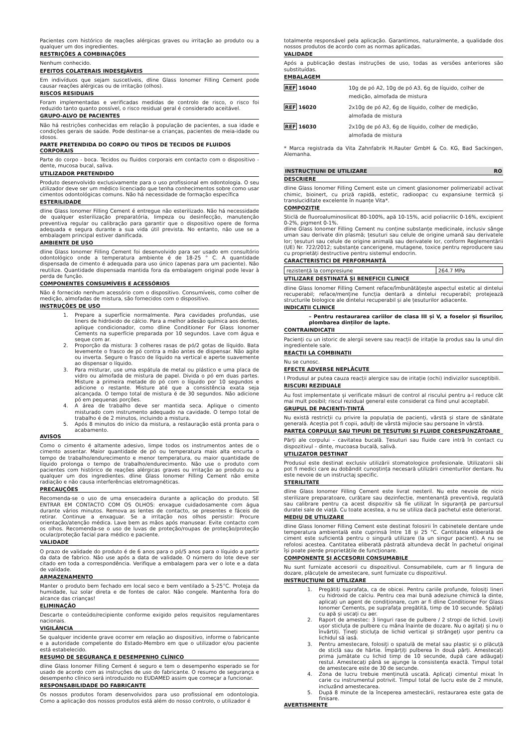Pacientes com histórico de reações alérgicas graves ou irritação ao produto ou a qualquer um dos ingredientes.
RESTRIÇÕES A COMBINAÇÕES
Nenhum conhecido.
EFEITOS COLATERAIS INDESEJÁVEIS
Em indivíduos que sejam suscetíveis, dline Glass Ionomer Filling Cement pode causar reações alérgicas ou de irritação (olhos).
RISCOS RESIDUAIS
Foram implementadas e verificadas medidas de controlo de risco, o risco foi reduzido tanto quanto possível, o risco residual geral é considerado aceitável.
GRUPO-ALVO DE PACIENTES
Não há restrições conhecidas em relação à população de pacientes, a sua idade e condições gerais de saúde. Pode destinar-se a crianças, pacientes de meia-idade ou idosos.
PARTE PRETENDIDA DO CORPO OU TIPOS DE TECIDOS DE FLUIDOS CORPORAIS
Parte do corpo - boca. Tecidos ou fluidos corporais em contacto com o dispositivo - dente, mucosa bucal, saliva.
UTILIZADOR PRETENDIDO
Produto desenvolvido exclusivamente para o uso profissional em odontologia. O seu utilizador deve ser um médico licenciado que tenha conhecimentos sobre como usar cimentos odontológicas comuns. Não há necessidade de formação específica
ESTERILIDADE
dline Glass Ionomer Filling Cement é entregue não esterilizado. Não há necessidade de qualquer esterilização preparatória, limpeza ou desinfecção, manutenção preventiva regular ou calibração para garantir que o dispositivo opere de forma adequada e segura durante a sua vida útil prevista. No entanto, não use se a embalagem principal estiver danificada.
AMBIENTE DE USO
dline Glass Ionomer Filling Cement foi desenvolvido para ser usado em consultório odontológico onde a temperatura ambiente é de 18-25 ° C. A quantidade dispensada de cimento é adequada para uso único (apenas para um paciente). Não reutilize. Quantidade dispensada mantida fora da embalagem original pode levar à perda de função.
COMPONENTES CONSUMÍVEIS E ACESSÓRIOS
Não é fornecido nenhum acessório com o dispositivo. Consumíveis, como colher de medição, almofadas de mistura, são fornecidos com o dispositivo.
INSTRUÇÕES DE USO
1. Prepare a superfície normalmente. Para cavidades profundas, use liners de hidróxido de cálcio. Para a melhor adesão química aos dentes, aplique condicionador, como dline Conditioner For Glass Ionomer Cements na superfície preparada por 10 segundos. Lave com água e seque com ar.
2. Proporção da mistura: 3 colheres rasas de pó/2 gotas de líquido. Bata levemente o frasco de pó contra a mão antes de dispensar. Não agite ou inverta. Segure o frasco de líquido na vertical e aperte suavemente ao dispensar o líquido.
3. Para misturar, use uma espátula de metal ou plástico e uma placa de vidro ou almofada de mistura de papel. Divida o pó em duas partes. Misture a primeira metade do pó com o líquido por 10 segundos e adicione o restante. Misture até que a consistência exata seja alcançada. O tempo total de mistura é de 30 segundos. Não adicione pó em pequenas porções.
4. A área de trabalho deve ser mantida seca. Aplique o cimento misturado com instrumento adequado na cavidade. O tempo total de trabalho é de 2 minutos, incluindo a mistura.
5. Após 8 minutos do início da mistura, a restauração está pronta para o acabamento.
AVISOS
Como o cimento é altamente adesivo, limpe todos os instrumentos antes de o cimento assentar. Maior quantidade de pó ou temperatura mais alta encurta o tempo de trabalho/endurecimento e menor temperatura, ou maior quantidade de líquido prolonga o tempo de trabalho/endurecimento. Não use o produto com pacientes com histórico de reações alérgicas graves ou irritação ao produto ou a qualquer um dos ingredientes. dline Glass Ionomer Filling Cement não emite radiação e não causa interferências eletromagnéticas.
PRECAUÇÕES
Recomenda-se o uso de uma ensecadeira durante a aplicação do produto. SE ENTRAR EM CONTACTO COM OS OLHOS: enxague cuidadosamente com água durante vários minutos. Remova as lentes de contacto, se presentes e fáceis de retirar. Continue a enxaguar. Se a irritação nos olhos persistir: Procure orientação/atenção médica. Lave bem as mãos após manusear. Evite contacto com os olhos. Recomenda-se o uso de luvas de proteção/roupas de proteção/proteção ocular/proteção facial para médico e paciente.
VALIDADE
O prazo de validade do produto é de 6 anos para o pó/5 anos para o líquido a partir da data de fabrico. Não use após a data de validade. O número do lote deve ser citado em toda a correspondência. Verifique a embalagem para ver o lote e a data de validade.
ARMAZENAMENTO
Manter o produto bem fechado em local seco e bem ventilado a 5-25°C. Proteja da humidade, luz solar direta e de fontes de calor. Não congele. Mantenha fora do alcance das crianças!
ELIMINAÇÃO
Descarte o conteúdo/recipiente conforme exigido pelos requisitos regulamentares nacionais.
VIGILÂNCIA
Se qualquer incidente grave ocorrer em relação ao dispositivo, informe o fabricante e a autoridade competente do Estado-Membro em que o utilizador e/ou paciente está estabelecido.
RESUMO DE SEGURANÇA E DESEMPENHO CLÍNICO
dline Glass Ionomer Filling Cement é seguro e tem o desempenho esperado se for usado de acordo com as instruções de uso do fabricante. O resumo de segurança e desempenho clínico será introduzido no EUDAMED assim que começar a funcionar.
RESPONSABILIDADE DO FABRICANTE
Os nossos produtos foram desenvolvidos para uso profissional em odontologia. Como a aplicação dos nossos produtos está além do nosso controlo, o utilizador é
totalmente responsável pela aplicação. Garantimos, naturalmente, a qualidade dos nossos produtos de acordo com as normas aplicadas.
VALIDADE
Após a publicação destas instruções de uso, todas as versões anteriores são substituídas.
EMBALAGEM
| REF 16040 | 10g de pó A2, 10g de pó A3, 6g de líquido, colher de medição, almofada de mistura |
| REF 16020 | 2x10g de pó A2, 6g de líquido, colher de medição, almofada de mistura |
| REF 16030 | 2x10g de pó A3, 6g de líquido, colher de medição, almofada de mistura |
* Marca registrada da Vita Zahnfabrik H.Rauter GmbH & Co. KG, Bad Sackingen, Alemanha.
INSTRUCȚIUNI DE UTILIZARE RO
DESCRIERE
dline Glass Ionomer Filling Cement este un ciment glasionomer polimerizabil activat chimic, bioinert, cu priză rapidă, estetic, radioopac cu expansiune termică și transluciditate excelente în nuanțe Vita*.
COMPOZIȚIE
Sticlă de fluoroaluminosilicat 80-100%, apă 10-15%, acid poliacrilic 0-16%, excipient 0-2%, pigment 0-1%.
dline Glass Ionomer Filling Cement nu conține substanțe medicinale, inclusiv sânge uman sau derivate din plasmă; țesuturi sau celule de origine umană sau derivatele lor; țesuturi sau celule de origine animală sau derivatele lor, conform Reglementării (UE) Nr. 722/2012; substanțe cancerigene, mutagene, toxice pentru reproducere sau cu proprietăți destructive pentru sistemul endocrin.
CARACTERISTICI DE PERFORMANȚĂ
| rezistență la compresiune | 264.7 MPa |
UTILIZARE DESTINATĂ ȘI BENEFICII CLINICE
dline Glass Ionomer Filling Cement reface/îmbunătățește aspectul estetic al dintelui recuperabil; reface/menține funcția dentară a dintelui recuperabil; protejează structurile biologice ale dintelui recuperabil și ale țesuturilor adiacente.
INDICAȚII CLINICE
– Pentru restaurarea cariilor de clasa III și V, a foselor și fisurilor, plombarea dinților de lapte.
CONTRAINDICAȚII
Pacienți cu un istoric de alergii severe sau reacții de iritație la produs sau la unul din ingredientele sale.
REACȚII LA COMBINAȚII
Nu se cunosc.
EFECTE ADVERSE NEPLĂCUTE
I Produsul ar putea cauza reacții alergice sau de iritație (ochi) indivizilor susceptibili.
RISCURI REZIDUALE
Au fost implementate și verificate măsuri de control al riscului pentru a-l reduce cât mai mult posibil; riscul rezidual general este considerat ca fiind unul acceptabil.
GRUPUL DE PACIENȚI-ȚINTĂ
Nu există restricții cu privire la populația de pacienți, vârstă și stare de sănătate generală. Aceștia pot fi copii, adulți de vârstă mijlocie sau persoane în vârstă.
PARTEA CORPULUI SAU TIPURI DE ȚESUTURI ȘI FLUIDE CORESPUNZĂTOARE
Părți ale corpului – cavitatea bucală. Țesuturi sau fluide care intră în contact cu dispozitivul – dinte, mucoasa bucală, salivă.
UTILIZATOR DESTINAT
Produsul este destinat exclusiv utilizării stomatologice profesionale. Utilizatorii săi pot fi medici care au dobândit cunoștința necesară utilizării cimenturilor dentare. Nu este nevoie de un instructaj specific.
STERILITATE
dline Glass Ionomer Filling Cement este livrat nesteril. Nu este nevoie de nicio sterilizare preparatoare, curățare sau dezinfecție, mentenanță preventivă, regulată sau calibrare pentru ca acest dispozitiv să fie utilizat în siguranță pe parcursul duratei sale de viață. Cu toate acestea, a nu se utiliza dacă pachetul este deteriorat.
MEDIU DE UTILIZARE
dline Glass Ionomer Filling Cement este destinat folosirii în cabinetele dentare unde temperatura ambientală este cuprinsă între 18 și 25 °C. Cantitatea eliberată de ciment este suficientă pentru o singură utilizare (la un singur pacient). A nu se refolosi acestea. Cantitatea eliberată păstrată altundeva decât în pachetul original își poate pierde proprietățile de funcționare.
COMPONENTE ȘI ACCESORII CONSUMABILE
Nu sunt furnizate accesorii cu dispozitivul. Consumabilele, cum ar fi lingura de dozare, plăcuțele de amestecare, sunt furnizate cu dispozitivul.
INSTRUCȚIUNI DE UTILIZARE
1. Pregătiți suprafața, ca de obicei. Pentru cariile profunde, folosiți lineri cu hidroxid de calciu. Pentru cea mai bună adeziune chimică la dinte, aplicați un agent de condiționare, cum ar fi dline Conditioner For Glass Ionomer Cements, pe suprafața pregătită, timp de 10 secunde. Spălați cu apă și uscați cu aer.
2. Raport de amestec: 3 linguri rase de pulbere / 2 stropi de lichid. Loviți ușor sticluța de pulbere cu mâna înainte de dozare. Nu o agitați și nu o învârtiți. Țineți sticluța de lichid vertical și strângeți ușor pentru ca lichidul să iasă.
3. Pentru amestecare, folosiți o spatulă de metal sau plastic și o plăcuță de sticlă sau de hârtie. Împărțiți pulberea în două părți. Amestecați prima jumătate cu lichid timp de 10 secunde, după care adăugați restul. Amestecați până se ajunge la consistența exactă. Timpul total de amestecare este de 30 de secunde.
4. Zona de lucru trebuie menținută uscată. Aplicați cimentul mixat în carie cu instrumentul potrivit. Timpul total de lucru este de 2 minute, incluzând amestecarea.
5. După 8 minute de la începerea amestecării, restaurarea este gata de finisare.
AVERTISMENTE